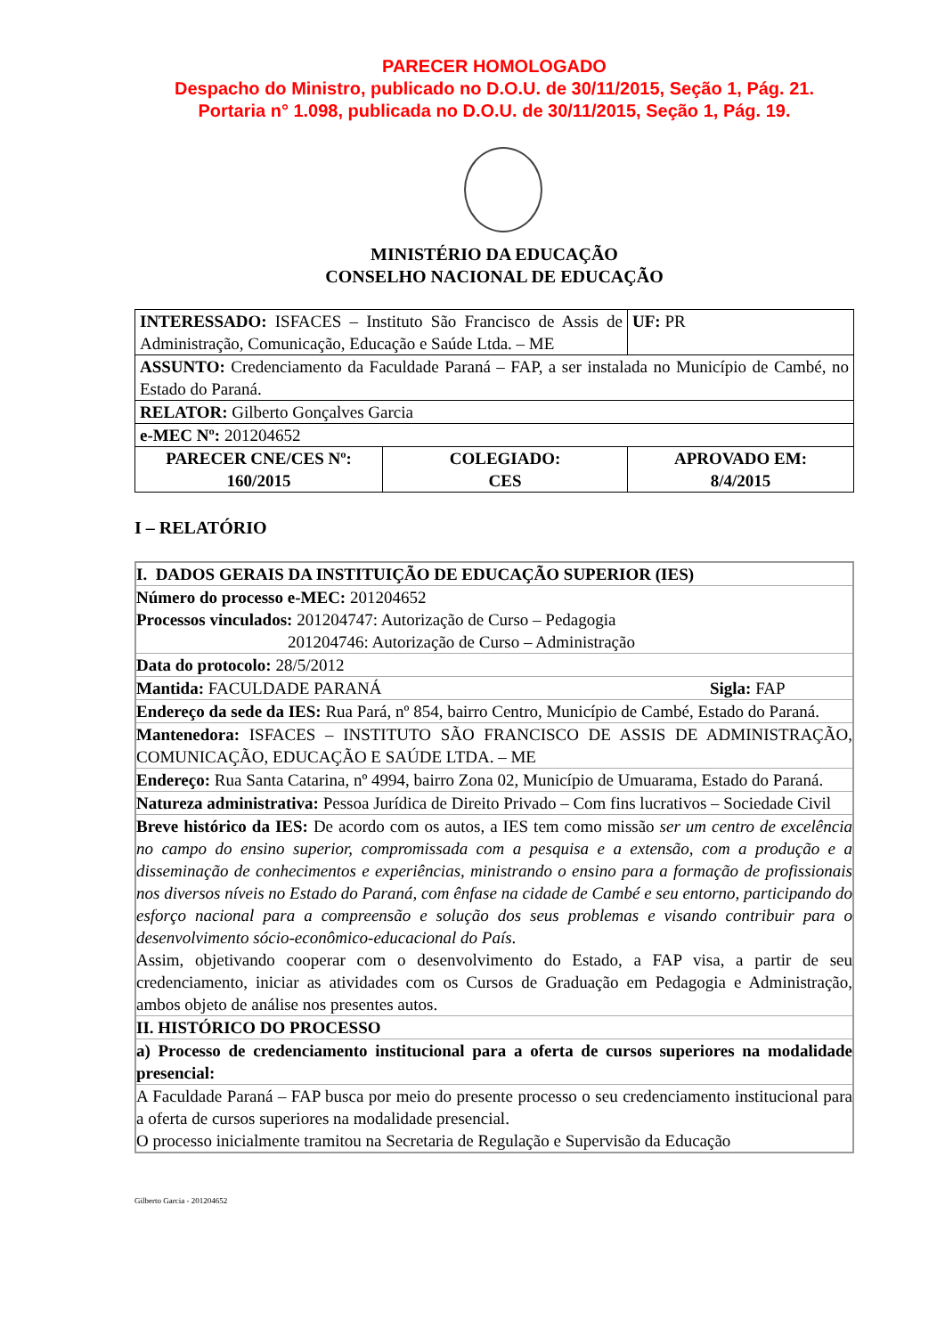PARECER HOMOLOGADO
Despacho do Ministro, publicado no D.O.U. de 30/11/2015, Seção 1, Pág. 21.
Portaria n° 1.098, publicada no D.O.U. de 30/11/2015, Seção 1, Pág. 19.
MINISTÉRIO DA EDUCAÇÃO
CONSELHO NACIONAL DE EDUCAÇÃO
| INTERESSADO: ISFACES – Instituto São Francisco de Assis de Administração, Comunicação, Educação e Saúde Ltda. – ME | | UF: PR |
| ASSUNTO: Credenciamento da Faculdade Paraná – FAP, a ser instalada no Município de Cambé, no Estado do Paraná. | | |
| RELATOR: Gilberto Gonçalves Garcia | | |
| e-MEC Nº: 201204652 | | |
| PARECER CNE/CES Nº: 160/2015 | COLEGIADO: CES | APROVADO EM: 8/4/2015 |
I – RELATÓRIO
| I. DADOS GERAIS DA INSTITUIÇÃO DE EDUCAÇÃO SUPERIOR (IES) |
| Número do processo e-MEC: 201204652 Processos vinculados: 201204747: Autorização de Curso – Pedagogia 201204746: Autorização de Curso – Administração |
| Data do protocolo: 28/5/2012 |
| Mantida: FACULDADE PARANÁ Sigla: FAP |
| Endereço da sede da IES: Rua Pará, nº 854, bairro Centro, Município de Cambé, Estado do Paraná. |
| Mantenedora: ISFACES – INSTITUTO SÃO FRANCISCO DE ASSIS DE ADMINISTRAÇÃO, COMUNICAÇÃO, EDUCAÇÃO E SAÚDE LTDA. – ME |
| Endereço: Rua Santa Catarina, nº 4994, bairro Zona 02, Município de Umuarama, Estado do Paraná. |
| Natureza administrativa: Pessoa Jurídica de Direito Privado – Com fins lucrativos – Sociedade Civil |
| Breve histórico da IES: De acordo com os autos, a IES tem como missão ser um centro de excelência no campo do ensino superior, compromissada com a pesquisa e a extensão, com a produção e a disseminação de conhecimentos e experiências, ministrando o ensino para a formação de profissionais nos diversos níveis no Estado do Paraná, com ênfase na cidade de Cambé e seu entorno, participando do esforço nacional para a compreensão e solução dos seus problemas e visando contribuir para o desenvolvimento sócio-econômico-educacional do País . Assim, objetivando cooperar com o desenvolvimento do Estado, a FAP visa, a partir de seu credenciamento, iniciar as atividades com os Cursos de Graduação em Pedagogia e Administração, ambos objeto de análise nos presentes autos. |
| II. HISTÓRICO DO PROCESSO |
| a) Processo de credenciamento institucional para a oferta de cursos superiores na modalidade presencial: |
| A Faculdade Paraná – FAP busca por meio do presente processo o seu credenciamento institucional para a oferta de cursos superiores na modalidade presencial. O processo inicialmente tramitou na Secretaria de Regulação e Supervisão da Educação |
Gilberto Garcia - 201204652